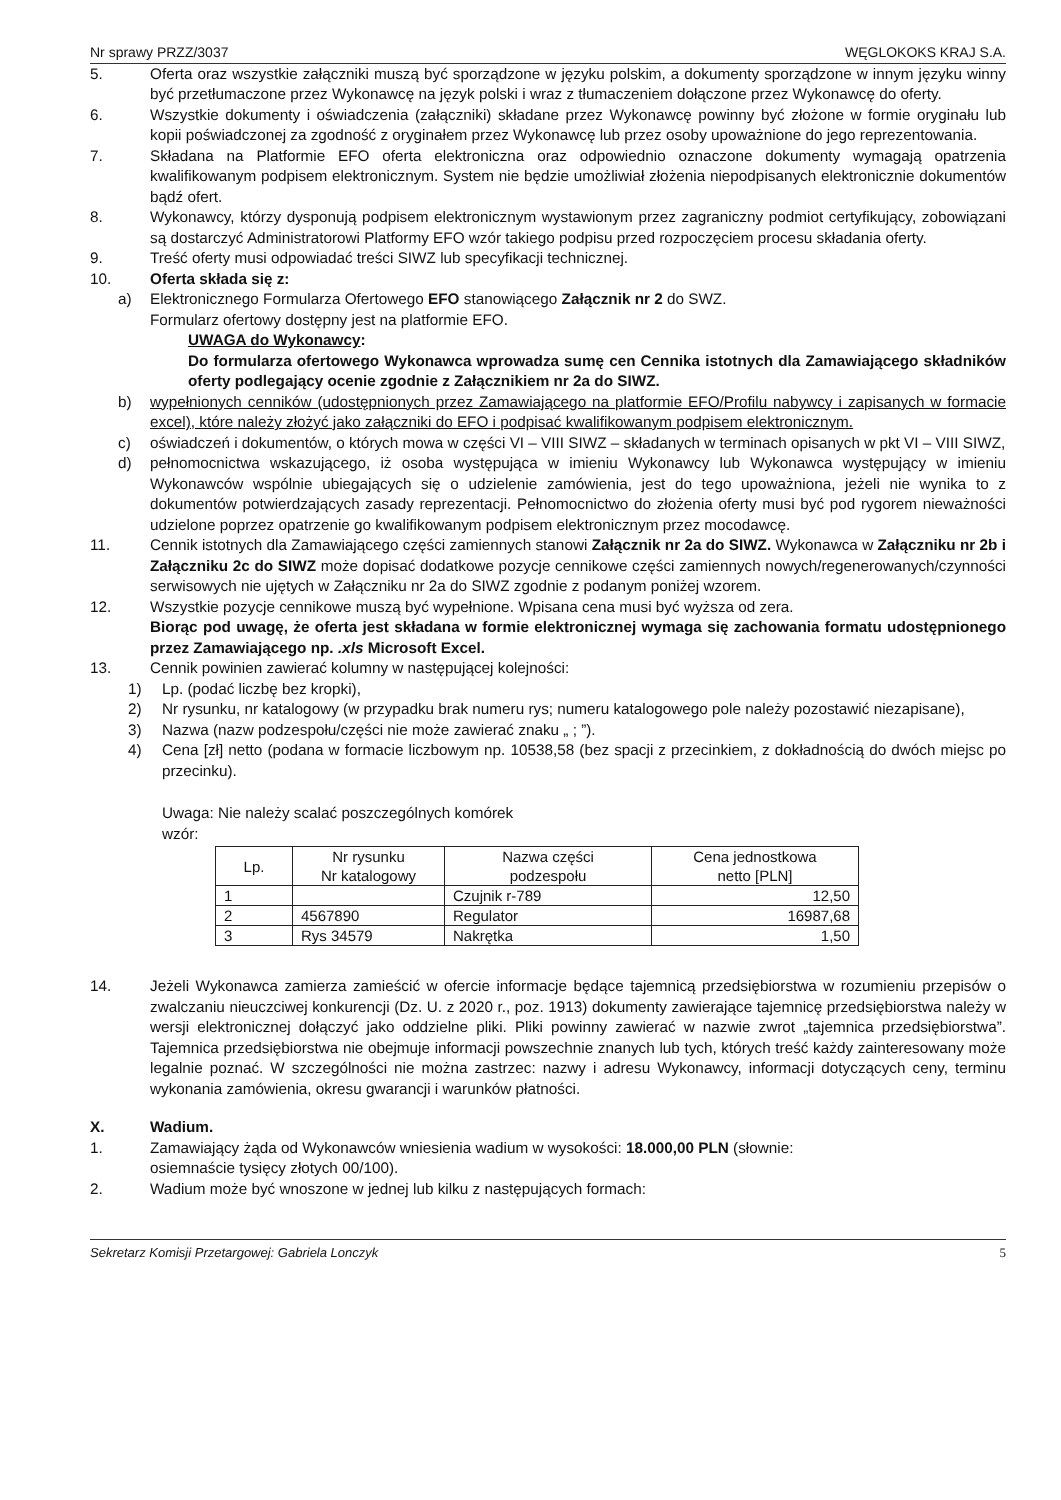Nr sprawy PRZZ/3037 WĘGLOKOKS KRAJ S.A.
5. Oferta oraz wszystkie załączniki muszą być sporządzone w języku polskim, a dokumenty sporządzone w innym języku winny być przetłumaczone przez Wykonawcę na język polski i wraz z tłumaczeniem dołączone przez Wykonawcę do oferty.
6. Wszystkie dokumenty i oświadczenia (załączniki) składane przez Wykonawcę powinny być złożone w formie oryginału lub kopii poświadczonej za zgodność z oryginałem przez Wykonawcę lub przez osoby upoważnione do jego reprezentowania.
7. Składana na Platformie EFO oferta elektroniczna oraz odpowiednio oznaczone dokumenty wymagają opatrzenia kwalifikowanym podpisem elektronicznym. System nie będzie umożliwiał złożenia niepodpisanych elektronicznie dokumentów bądź ofert.
8. Wykonawcy, którzy dysponują podpisem elektronicznym wystawionym przez zagraniczny podmiot certyfikujący, zobowiązani są dostarczyć Administratorowi Platformy EFO wzór takiego podpisu przed rozpoczęciem procesu składania oferty.
9. Treść oferty musi odpowiadać treści SIWZ lub specyfikacji technicznej.
10. Oferta składa się z:
a) Elektronicznego Formularza Ofertowego EFO stanowiącego Załącznik nr 2 do SWZ.
Formularz ofertowy dostępny jest na platformie EFO.
UWAGA do Wykonawcy:
Do formularza ofertowego Wykonawca wprowadza sumę cen Cennika istotnych dla Zamawiającego składników oferty podlegający ocenie zgodnie z Załącznikiem nr 2a do SIWZ.
b) wypełnionych cenników (udostępnionych przez Zamawiającego na platformie EFO/Profilu nabywcy i zapisanych w formacie excel), które należy złożyć jako załączniki do EFO i podpisać kwalifikowanym podpisem elektronicznym.
c) oświadczeń i dokumentów, o których mowa w części VI – VIII SIWZ – składanych w terminach opisanych w pkt VI – VIII SIWZ,
d) pełnomocnictwa wskazującego, iż osoba występująca w imieniu Wykonawcy lub Wykonawca występujący w imieniu Wykonawców wspólnie ubiegających się o udzielenie zamówienia, jest do tego upoważniona, jeżeli nie wynika to z dokumentów potwierdzających zasady reprezentacji. Pełnomocnictwo do złożenia oferty musi być pod rygorem nieważności udzielone poprzez opatrzenie go kwalifikowanym podpisem elektronicznym przez mocodawcę.
11. Cennik istotnych dla Zamawiającego części zamiennych stanowi Załącznik nr 2a do SIWZ. Wykonawca w Załączniku nr 2b i Załączniku 2c do SIWZ może dopisać dodatkowe pozycje cennikowe części zamiennych nowych/regenerowanych/czynności serwisowych nie ujętych w Załączniku nr 2a do SIWZ zgodnie z podanym poniżej wzorem.
12. Wszystkie pozycje cennikowe muszą być wypełnione. Wpisana cena musi być wyższa od zera.
Biorąc pod uwagę, że oferta jest składana w formie elektronicznej wymaga się zachowania formatu udostępnionego przez Zamawiającego np. .xls Microsoft Excel.
13. Cennik powinien zawierać kolumny w następującej kolejności:
1) Lp. (podać liczbę bez kropki),
2) Nr rysunku, nr katalogowy (w przypadku brak numeru rys; numeru katalogowego pole należy pozostawić niezapisane),
3) Nazwa (nazw podzespołu/części nie może zawierać znaku „ ; ”).
4) Cena [zł] netto (podana w formacie liczbowym np. 10538,58 (bez spacji z przecinkiem, z dokładnością do dwóch miejsc po przecinku).
Uwaga: Nie należy scalać poszczególnych komórek
wzór:
| Lp. | Nr rysunku Nr katalogowy | Nazwa części podzespołu | Cena jednostkowa netto [PLN] |
| --- | --- | --- | --- |
| 1 | | Czujnik r-789 | 12,50 |
| 2 | 4567890 | Regulator | 16987,68 |
| 3 | Rys 34579 | Nakrętka | 1,50 |
14. Jeżeli Wykonawca zamierza zamieścić w ofercie informacje będące tajemnicą przedsiębiorstwa w rozumieniu przepisów o zwalczaniu nieuczciwej konkurencji (Dz. U. z 2020 r., poz. 1913) dokumenty zawierające tajemnicę przedsiębiorstwa należy w wersji elektronicznej dołączyć jako oddzielne pliki. Pliki powinny zawierać w nazwie zwrot „tajemnica przedsiębiorstwa”. Tajemnica przedsiębiorstwa nie obejmuje informacji powszechnie znanych lub tych, których treść każdy zainteresowany może legalnie poznać. W szczególności nie można zastrzec: nazwy i adresu Wykonawcy, informacji dotyczących ceny, terminu wykonania zamówienia, okresu gwarancji i warunków płatności.
X. Wadium.
1. Zamawiający żąda od Wykonawców wniesienia wadium w wysokości: 18.000,00 PLN (słownie:
osiemnaście tysięcy złotych 00/100).
2. Wadium może być wnoszone w jednej lub kilku z następujących formach:
Sekretarz Komisji Przetargowej: Gabriela Lonczyk 5